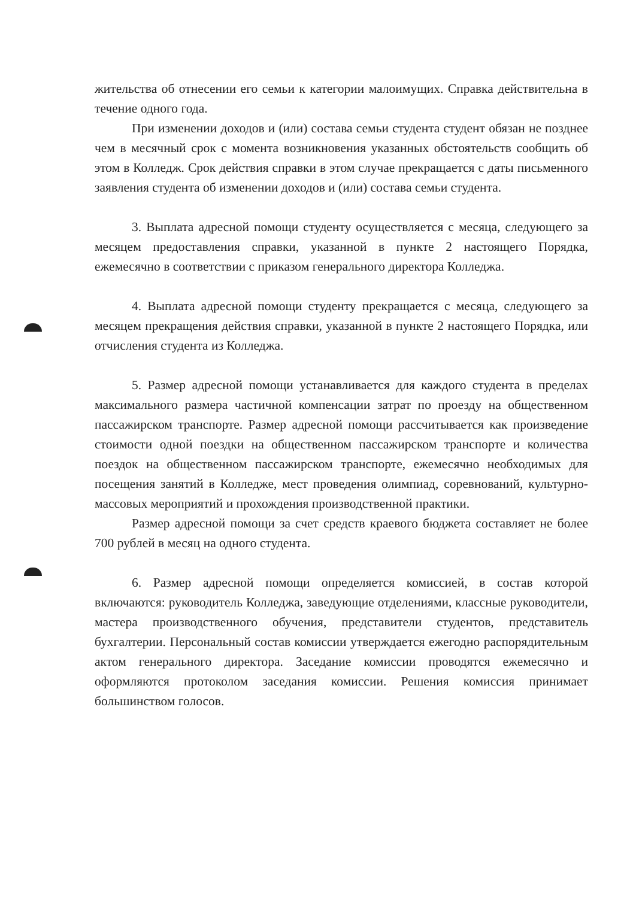жительства об отнесении его семьи к категории малоимущих. Справка действительна в течение одного года.
При изменении доходов и (или) состава семьи студента студент обязан не позднее чем в месячный срок с момента возникновения указанных обстоятельств сообщить об этом в Колледж. Срок действия справки в этом случае прекращается с даты письменного заявления студента об изменении доходов и (или) состава семьи студента.
3. Выплата адресной помощи студенту осуществляется с месяца, следующего за месяцем предоставления справки, указанной в пункте 2 настоящего Порядка, ежемесячно в соответствии с приказом генерального директора Колледжа.
4. Выплата адресной помощи студенту прекращается с месяца, следующего за месяцем прекращения действия справки, указанной в пункте 2 настоящего Порядка, или отчисления студента из Колледжа.
5. Размер адресной помощи устанавливается для каждого студента в пределах максимального размера частичной компенсации затрат по проезду на общественном пассажирском транспорте. Размер адресной помощи рассчитывается как произведение стоимости одной поездки на общественном пассажирском транспорте и количества поездок на общественном пассажирском транспорте, ежемесячно необходимых для посещения занятий в Колледже, мест проведения олимпиад, соревнований, культурно-массовых мероприятий и прохождения производственной практики.
Размер адресной помощи за счет средств краевого бюджета составляет не более 700 рублей в месяц на одного студента.
6. Размер адресной помощи определяется комиссией, в состав которой включаются: руководитель Колледжа, заведующие отделениями, классные руководители, мастера производственного обучения, представители студентов, представитель бухгалтерии. Персональный состав комиссии утверждается ежегодно распорядительным актом генерального директора. Заседание комиссии проводятся ежемесячно и оформляются протоколом заседания комиссии. Решения комиссия принимает большинством голосов.